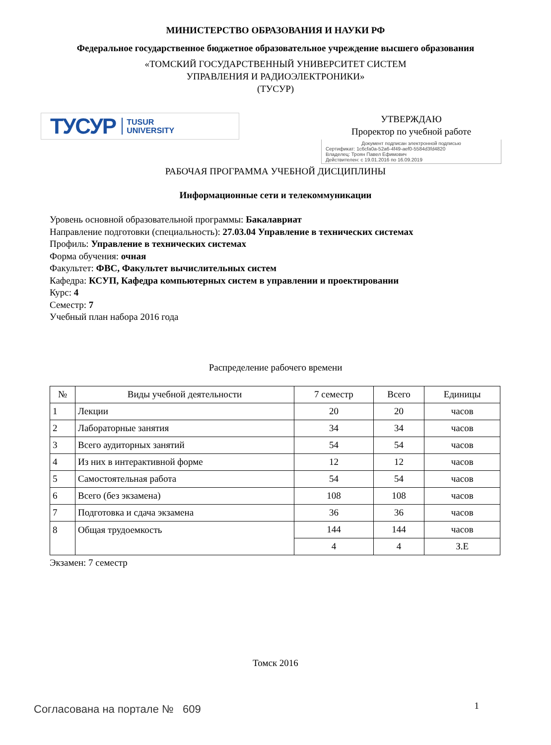МИНИСТЕРСТВО ОБРАЗОВАНИЯ И НАУКИ РФ
Федеральное государственное бюджетное образовательное учреждение высшего образования
«ТОМСКИЙ ГОСУДАРСТВЕННЫЙ УНИВЕРСИТЕТ СИСТЕМ
УПРАВЛЕНИЯ И РАДИОЭЛЕКТРОНИКИ»
(ТУСУР)
ТУСУР TUSUR
UNIVERSITY
УТВЕРЖДАЮ
Проректор по учебной работе
Документ подписан электронной подписью
Сертификат: 1c6cfa0a-52a6-4f49-aef0-5584d3fd4820
Владелец: Троян Павел Ефимович
Действителен: с 19.01.2016 по 16.09.2019
РАБОЧАЯ ПРОГРАММА УЧЕБНОЙ ДИСЦИПЛИНЫ
Информационные сети и телекоммуникации
Уровень основной образовательной программы: Бакалавриат
Направление подготовки (специальность): 27.03.04 Управление в технических системах
Профиль: Управление в технических системах
Форма обучения: очная
Факультет: ФВС, Факультет вычислительных систем
Кафедра: КСУП, Кафедра компьютерных систем в управлении и проектировании
Курс: 4
Семестр: 7
Учебный план набора 2016 года
Распределение рабочего времени
| № | Виды учебной деятельности | 7 семестр | Всего | Единицы |
| --- | --- | --- | --- | --- |
| 1 | Лекции | 20 | 20 | часов |
| 2 | Лабораторные занятия | 34 | 34 | часов |
| 3 | Всего аудиторных занятий | 54 | 54 | часов |
| 4 | Из них в интерактивной форме | 12 | 12 | часов |
| 5 | Самостоятельная работа | 54 | 54 | часов |
| 6 | Всего (без экзамена) | 108 | 108 | часов |
| 7 | Подготовка и сдача экзамена | 36 | 36 | часов |
| 8 | Общая трудоемкость | 144 | 144 | часов |
| | | 4 | 4 | З.Е |
Экзамен: 7 семестр
Томск 2016
Согласована на портале № 609 1